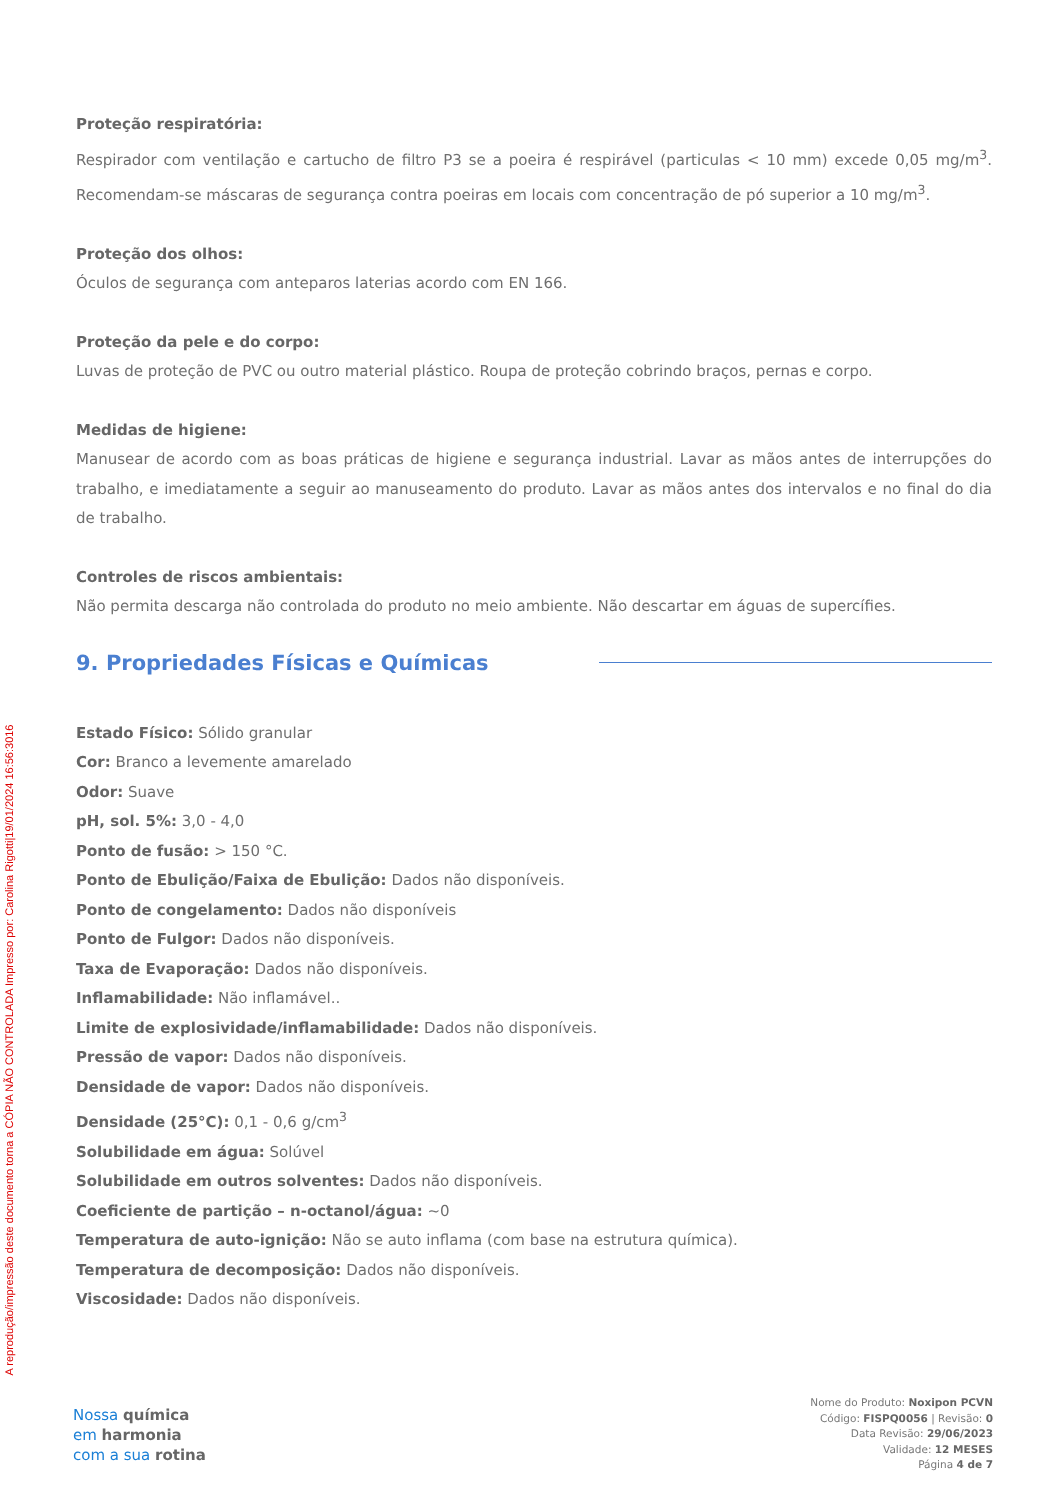A reprodução/impressão deste documento torna a CÓPIA NÃO CONTROLADA Impresso por: Carolina Rigotti|19/01/2024 16:56:3016
Proteção respiratória:
Respirador com ventilação e cartucho de filtro P3 se a poeira é respirável (particulas < 10 mm) excede 0,05 mg/m<sup>3</sup>. Recomendam-se máscaras de segurança contra poeiras em locais com concentração de pó superior a 10 mg/m<sup>3</sup>.
Proteção dos olhos:
Óculos de segurança com anteparos laterias acordo com EN 166.
Proteção da pele e do corpo:
Luvas de proteção de PVC ou outro material plástico. Roupa de proteção cobrindo braços, pernas e corpo.
Medidas de higiene:
Manusear de acordo com as boas práticas de higiene e segurança industrial. Lavar as mãos antes de interrupções do trabalho, e imediatamente a seguir ao manuseamento do produto. Lavar as mãos antes dos intervalos e no final do dia de trabalho.
Controles de riscos ambientais:
Não permita descarga não controlada do produto no meio ambiente. Não descartar em águas de supercífies.
9. Propriedades Físicas e Químicas
Estado Físico: Sólido granular
Cor: Branco a levemente amarelado
Odor: Suave
pH, sol. 5%: 3,0 - 4,0
Ponto de fusão: > 150 °C.
Ponto de Ebulição/Faixa de Ebulição: Dados não disponíveis.
Ponto de congelamento: Dados não disponíveis
Ponto de Fulgor: Dados não disponíveis.
Taxa de Evaporação: Dados não disponíveis.
Inflamabilidade: Não inflamável..
Limite de explosividade/inflamabilidade: Dados não disponíveis.
Pressão de vapor: Dados não disponíveis.
Densidade de vapor: Dados não disponíveis.
Densidade (25°C): 0,1 - 0,6 g/cm<sup>3</sup>
Solubilidade em água: Solúvel
Solubilidade em outros solventes: Dados não disponíveis.
Coeficiente de partição – n-octanol/água: ~0
Temperatura de auto-ignição: Não se auto inflama (com base na estrutura química).
Temperatura de decomposição: Dados não disponíveis.
Viscosidade: Dados não disponíveis.
Nossa química
em harmonia
com a sua rotina
Nome do Produto: Noxipon PCVN
Código: FISPQ0056 | Revisão: 0
Data Revisão: 29/06/2023
Validade: 12 MESES
Página 4 de 7